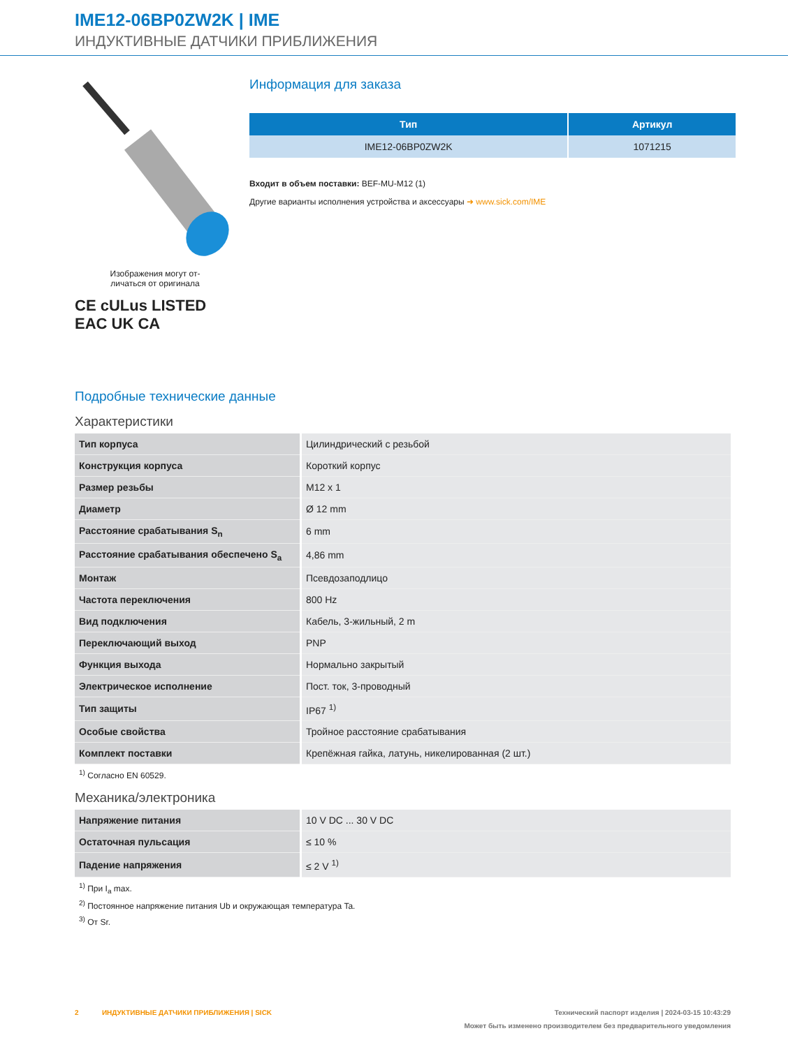IME12-06BP0ZW2K | IME
ИНДУКТИВНЫЕ ДАТЧИКИ ПРИБЛИЖЕНИЯ
Изображения могут от-
личаться от оригинала
CE cULus LISTED
EAC UK CA
Информация для заказа
| Тип | Артикул |
| --- | --- |
| IME12-06BP0ZW2K | 1071215 |
Входит в объем поставки: BEF-MU-M12 (1)
Другие варианты исполнения устройства и аксессуары ➜ www.sick.com/IME
Подробные технические данные
Характеристики
| Тип корпуса | Цилиндрический с резьбой |
| Конструкция корпуса | Короткий корпус |
| Размер резьбы | M12 x 1 |
| Диаметр | Ø 12 mm |
| Расстояние срабатывания S<sub>n</sub> | 6 mm |
| Расстояние срабатывания обеспечено S<sub>a</sub> | 4,86 mm |
| Монтаж | Псевдозаподлицо |
| Частота переключения | 800 Hz |
| Вид подключения | Кабель, 3-жильный, 2 m |
| Переключающий выход | PNP |
| Функция выхода | Нормально закрытый |
| Электрическое исполнение | Пост. ток, 3-проводный |
| Тип защиты | IP67 <sup>1)</sup> |
| Особые свойства | Тройное расстояние срабатывания |
| Комплект поставки | Крепёжная гайка, латунь, никелированная (2 шт.) |
<sup>1)</sup> Согласно EN 60529.
Механика/электроника
| Напряжение питания | 10 V DC ... 30 V DC |
| Остаточная пульсация | ≤ 10 % |
| Падение напряжения | ≤ 2 V <sup>1)</sup> |
<sup>1)</sup> При I<sub>a</sub> max.
<sup>2)</sup> Постоянное напряжение питания Ub и окружающая температура Ta.
<sup>3)</sup> От Sr.
2 ИНДУКТИВНЫЕ ДАТЧИКИ ПРИБЛИЖЕНИЯ | SICK Технический паспорт изделия | 2024-03-15 10:43:29
Может быть изменено производителем без предварительного уведомления